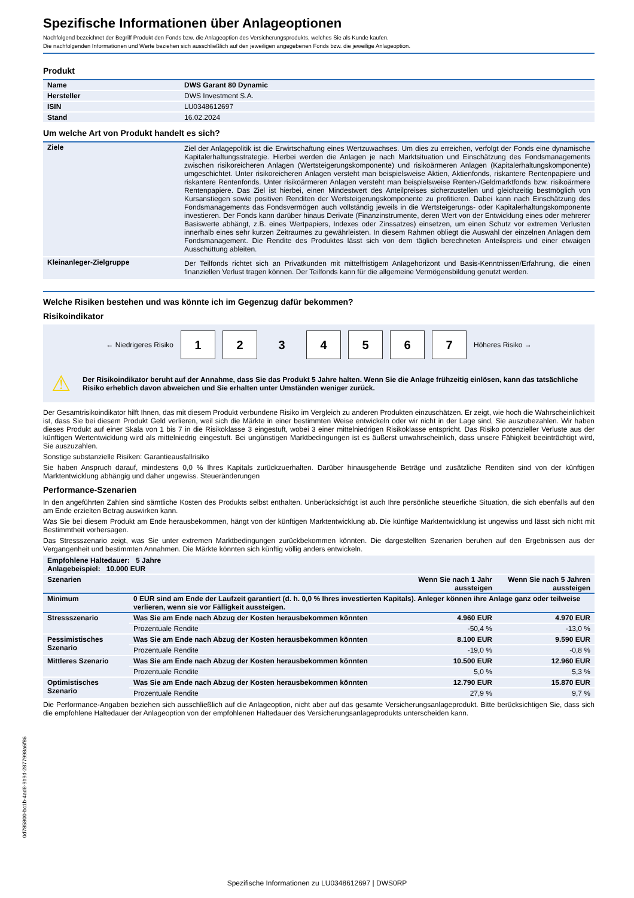Spezifische Informationen über Anlageoptionen
Nachfolgend bezeichnet der Begriff Produkt den Fonds bzw. die Anlageoption des Versicherungsprodukts, welches Sie als Kunde kaufen.
Die nachfolgenden Informationen und Werte beziehen sich ausschließlich auf den jeweiligen angegebenen Fonds bzw. die jeweilige Anlageoption.
Produkt
| Name | DWS Garant 80 Dynamic |
| --- | --- |
| Hersteller | DWS Investment S.A. |
| ISIN | LU0348612697 |
| Stand | 16.02.2024 |
Um welche Art von Produkt handelt es sich?
| Ziele | Ziel der Anlagepolitik ist die Erwirtschaftung eines Wertzuwachses. Um dies zu erreichen, verfolgt der Fonds eine dynamische Kapitalerhaltungsstrategie. Hierbei werden die Anlagen je nach Marktsituation und Einschätzung des Fondsmanagements zwischen risikoreicheren Anlagen (Wertsteigerungskomponente) und risikoärmeren Anlagen (Kapitalerhaltungskomponente) umgeschichtet. Unter risikoreicheren Anlagen versteht man beispielsweise Aktien, Aktienfonds, riskantere Rentenpapiere und riskantere Rentenfonds. Unter risikoärmeren Anlagen versteht man beispielsweise Renten-/Geldmarktfonds bzw. risikoärmere Rentenpapiere. Das Ziel ist hierbei, einen Mindestwert des Anteilpreises sicherzustellen und gleichzeitig bestmöglich von Kursanstiegen sowie positiven Renditen der Wertsteigerungskomponente zu profitieren. Dabei kann nach Einschätzung des Fondsmanagements das Fondsvermögen auch vollständig jeweils in die Wertsteigerungs- oder Kapitalerhaltungskomponente investieren. Der Fonds kann darüber hinaus Derivate (Finanzinstrumente, deren Wert von der Entwicklung eines oder mehrerer Basiswerte abhängt, z.B. eines Wertpapiers, Indexes oder Zinssatzes) einsetzen, um einen Schutz vor extremen Verlusten innerhalb eines sehr kurzen Zeitraumes zu gewährleisten. In diesem Rahmen obliegt die Auswahl der einzelnen Anlagen dem Fondsmanagement. Die Rendite des Produktes lässt sich von dem täglich berechneten Anteilspreis und einer etwaigen Ausschüttung ableiten. |
| Kleinanleger-Zielgruppe | Der Teilfonds richtet sich an Privatkunden mit mittelfristigem Anlagehorizont und Basis-Kenntnissen/Erfahrung, die einen finanziellen Verlust tragen können. Der Teilfonds kann für die allgemeine Vermögensbildung genutzt werden. |
Welche Risiken bestehen und was könnte ich im Gegenzug dafür bekommen?
Risikoindikator
← Niedrigeres Risiko
1 2 3 4 5 6 7
Höheres Risiko →
⚠ Der Risikoindikator beruht auf der Annahme, dass Sie das Produkt 5 Jahre halten. Wenn Sie die Anlage frühzeitig einlösen, kann das tatsächliche Risiko erheblich davon abweichen und Sie erhalten unter Umständen weniger zurück.
Der Gesamtrisikoindikator hilft Ihnen, das mit diesem Produkt verbundene Risiko im Vergleich zu anderen Produkten einzuschätzen. Er zeigt, wie hoch die Wahrscheinlichkeit ist, dass Sie bei diesem Produkt Geld verlieren, weil sich die Märkte in einer bestimmten Weise entwickeln oder wir nicht in der Lage sind, Sie auszubezahlen. Wir haben dieses Produkt auf einer Skala von 1 bis 7 in die Risikoklasse 3 eingestuft, wobei 3 einer mittelniedrigen Risikoklasse entspricht. Das Risiko potenzieller Verluste aus der künftigen Wertentwicklung wird als mittelniedrig eingestuft. Bei ungünstigen Marktbedingungen ist es äußerst unwahrscheinlich, dass unsere Fähigkeit beeinträchtigt wird, Sie auszuzahlen.
Sonstige substanzielle Risiken: Garantieausfallrisiko
Sie haben Anspruch darauf, mindestens 0,0 % Ihres Kapitals zurückzuerhalten. Darüber hinausgehende Beträge und zusätzliche Renditen sind von der künftigen Marktentwicklung abhängig und daher ungewiss. Steueränderungen
Performance-Szenarien
In den angeführten Zahlen sind sämtliche Kosten des Produkts selbst enthalten. Unberücksichtigt ist auch Ihre persönliche steuerliche Situation, die sich ebenfalls auf den am Ende erzielten Betrag auswirken kann.
Was Sie bei diesem Produkt am Ende herausbekommen, hängt von der künftigen Marktentwicklung ab. Die künftige Marktentwicklung ist ungewiss und lässt sich nicht mit Bestimmtheit vorhersagen.
Das Stressszenario zeigt, was Sie unter extremen Marktbedingungen zurückbekommen könnten. Die dargestellten Szenarien beruhen auf den Ergebnissen aus der Vergangenheit und bestimmten Annahmen. Die Märkte könnten sich künftig völlig anders entwickeln.
| Empfohlene Haltedauer: 5 Jahre Anlagebeispiel: 10.000 EUR | | | |
| --- | --- | --- | --- |
| Szenarien | | Wenn Sie nach 1 Jahr aussteigen | Wenn Sie nach 5 Jahren aussteigen |
| Minimum | 0 EUR sind am Ende der Laufzeit garantiert (d. h. 0,0 % Ihres investierten Kapitals). Anleger können ihre Anlage ganz oder teilweise verlieren, wenn sie vor Fälligkeit aussteigen. | | |
| Stressszenario | Was Sie am Ende nach Abzug der Kosten herausbekommen könnten | 4.960 EUR | 4.970 EUR |
| | Prozentuale Rendite | -50,4 % | -13,0 % |
| Pessimistisches Szenario | Was Sie am Ende nach Abzug der Kosten herausbekommen könnten | 8.100 EUR | 9.590 EUR |
| | Prozentuale Rendite | -19,0 % | -0,8 % |
| Mittleres Szenario | Was Sie am Ende nach Abzug der Kosten herausbekommen könnten | 10.500 EUR | 12.960 EUR |
| | Prozentuale Rendite | 5,0 % | 5,3 % |
| Optimistisches Szenario | Was Sie am Ende nach Abzug der Kosten herausbekommen könnten | 12.790 EUR | 15.870 EUR |
| | Prozentuale Rendite | 27,9 % | 9,7 % |
Die Performance-Angaben beziehen sich ausschließlich auf die Anlageoption, nicht aber auf das gesamte Versicherungsanlageprodukt. Bitte berücksichtigen Sie, dass sich die empfohlene Haltedauer der Anlageoption von der empfohlenen Haltedauer des Versicherungsanlageprodukts unterscheiden kann.
0d785800-bc1b-4ad8-9b9d-2877998a6f86
Spezifische Informationen zu LU0348612697 | DWS0RP